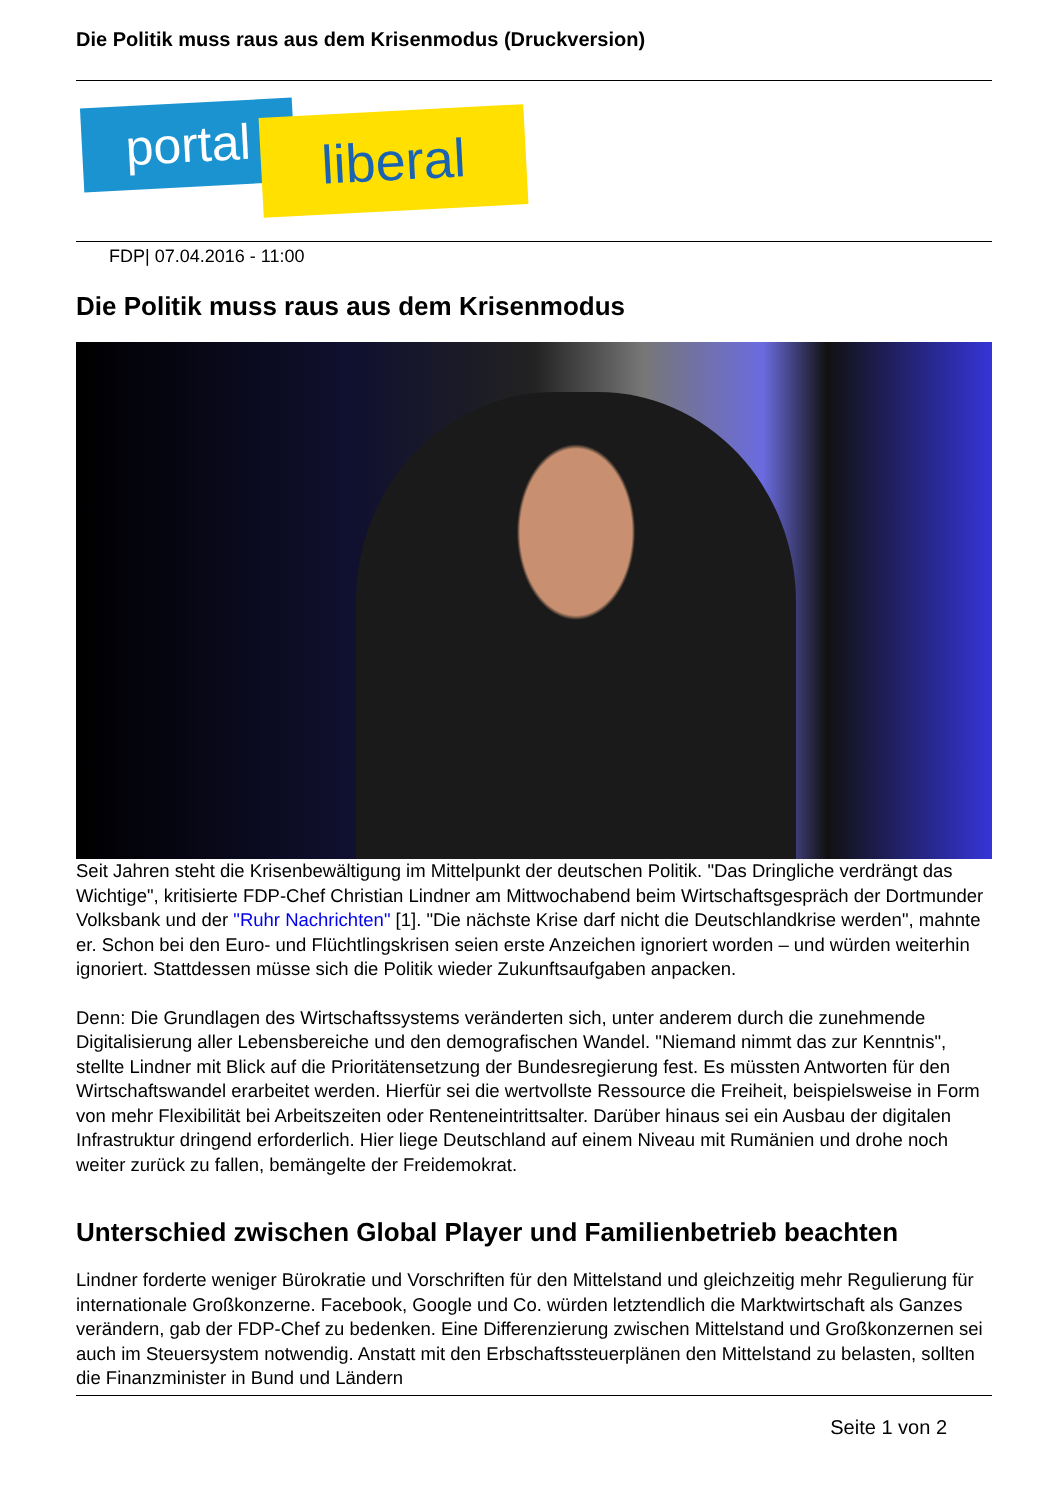Die Politik muss raus aus dem Krisenmodus (Druckversion)
portal liberal
FDP| 07.04.2016 - 11:00
Die Politik muss raus aus dem Krisenmodus
Seit Jahren steht die Krisenbewältigung im Mittelpunkt der deutschen Politik. "Das Dringliche verdrängt das Wichtige", kritisierte FDP-Chef Christian Lindner am Mittwochabend beim Wirtschaftsgespräch der Dortmunder Volksbank und der "Ruhr Nachrichten" [1]. "Die nächste Krise darf nicht die Deutschlandkrise werden", mahnte er. Schon bei den Euro- und Flüchtlingskrisen seien erste Anzeichen ignoriert worden – und würden weiterhin ignoriert. Stattdessen müsse sich die Politik wieder Zukunftsaufgaben anpacken.
Denn: Die Grundlagen des Wirtschaftssystems veränderten sich, unter anderem durch die zunehmende Digitalisierung aller Lebensbereiche und den demografischen Wandel. "Niemand nimmt das zur Kenntnis", stellte Lindner mit Blick auf die Prioritätensetzung der Bundesregierung fest. Es müssten Antworten für den Wirtschaftswandel erarbeitet werden. Hierfür sei die wertvollste Ressource die Freiheit, beispielsweise in Form von mehr Flexibilität bei Arbeitszeiten oder Renteneintrittsalter. Darüber hinaus sei ein Ausbau der digitalen Infrastruktur dringend erforderlich. Hier liege Deutschland auf einem Niveau mit Rumänien und drohe noch weiter zurück zu fallen, bemängelte der Freidemokrat.
Unterschied zwischen Global Player und Familienbetrieb beachten
Lindner forderte weniger Bürokratie und Vorschriften für den Mittelstand und gleichzeitig mehr Regulierung für internationale Großkonzerne. Facebook, Google und Co. würden letztendlich die Marktwirtschaft als Ganzes verändern, gab der FDP-Chef zu bedenken. Eine Differenzierung zwischen Mittelstand und Großkonzernen sei auch im Steuersystem notwendig. Anstatt mit den Erbschaftssteuerplänen den Mittelstand zu belasten, sollten die Finanzminister in Bund und Ländern
Seite 1 von 2